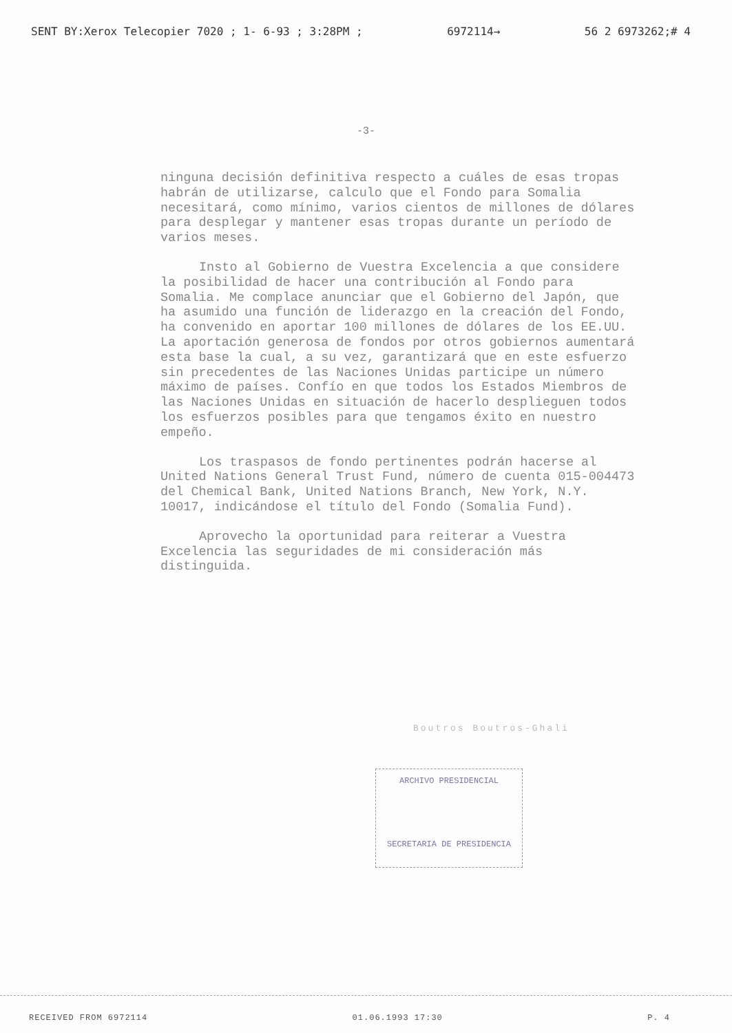SENT BY:Xerox Telecopier 7020 ; 1- 6-93 ; 3:28PM ; 6972114→ 56 2 6973262;# 4
-3-
ninguna decisión definitiva respecto a cuáles de esas tropas habrán de utilizarse, calculo que el Fondo para Somalia necesitará, como mínimo, varios cientos de millones de dólares para desplegar y mantener esas tropas durante un período de varios meses.
Insto al Gobierno de Vuestra Excelencia a que considere la posibilidad de hacer una contribución al Fondo para Somalia. Me complace anunciar que el Gobierno del Japón, que ha asumido una función de liderazgo en la creación del Fondo, ha convenido en aportar 100 millones de dólares de los EE.UU. La aportación generosa de fondos por otros gobiernos aumentará esta base la cual, a su vez, garantizará que en este esfuerzo sin precedentes de las Naciones Unidas participe un número máximo de países. Confío en que todos los Estados Miembros de las Naciones Unidas en situación de hacerlo desplieguen todos los esfuerzos posibles para que tengamos éxito en nuestro empeño.
Los traspasos de fondo pertinentes podrán hacerse al United Nations General Trust Fund, número de cuenta 015-004473 del Chemical Bank, United Nations Branch, New York, N.Y. 10017, indicándose el título del Fondo (Somalia Fund).
Aprovecho la oportunidad para reiterar a Vuestra Excelencia las seguridades de mi consideración más distinguida.
Boutros Boutros-Ghali
ARCHIVO PRESIDENCIAL
SECRETARIA DE PRESIDENCIA
RECEIVED FROM 6972114 01.06.1993 17:30 P. 4